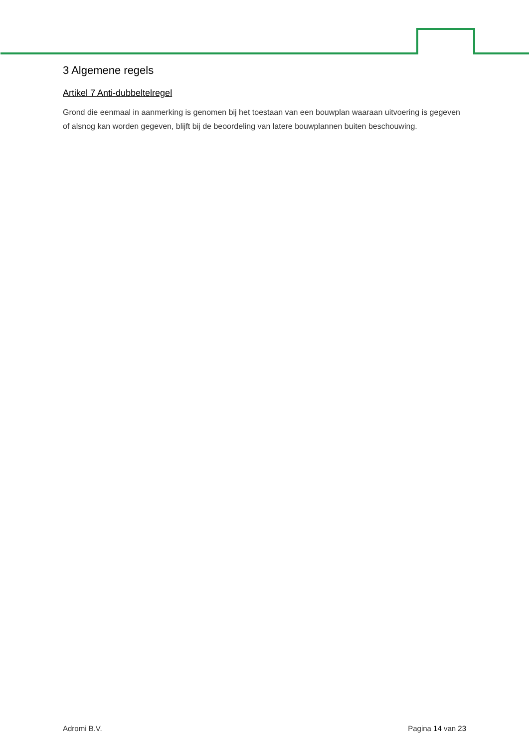3 Algemene regels
Artikel 7 Anti-dubbeltelregel
Grond die eenmaal in aanmerking is genomen bij het toestaan van een bouwplan waaraan uitvoering is gegeven of alsnog kan worden gegeven, blijft bij de beoordeling van latere bouwplannen buiten beschouwing.
Adromi B.V. Pagina 14 van 23